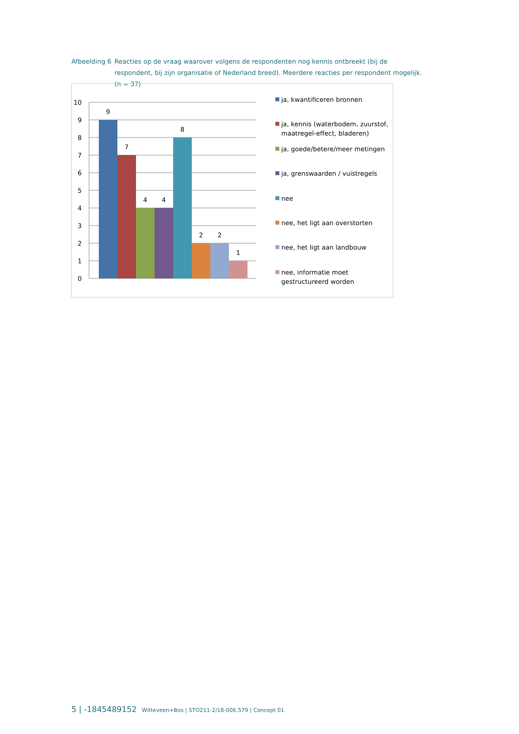Afbeelding 6
Reacties op de vraag waarover volgens de respondenten nog kennis ontbreekt (bij de respondent, bij zijn organisatie of Nederland breed). Meerdere reacties per respondent mogelijk. (n = 37)
10
9
8
7
6
5
4
3
2
1
0
9
7
4
4
8
2
2
1
ja, kwantificeren bronnen
ja, kennis (waterbodem, zuurstof,
maatregel-effect, bladeren)
ja, goede/betere/meer metingen
ja, grenswaarden / vuistregels
nee
nee, het ligt aan overstorten
nee, het ligt aan landbouw
nee, informatie moet
gestructureerd worden
5 | -1845489152 Witteveen+Bos | STO211-2/18-006.579 | Concept 01